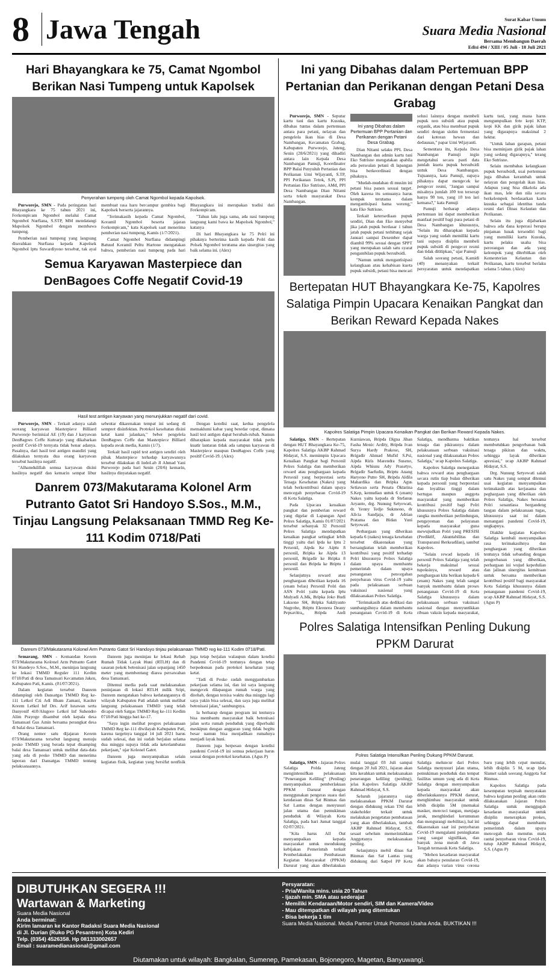8 Jawa Tengah
Surat Kabar Umum
Suara Media Nasional
Bersama Membangun Daerah
Edisi 494 / XIII / 05 Juli - 18 Juli 2021
Hari Bhayangkara ke 75, Camat Ngombol Berikan Nasi Tumpeng untuk Kapolsek
Penyerahan tumpeng oleh Camat Ngombol kepada Kapolsek.
Purworejo, SMN - Pada peringatan hari Bhayangkara ke 75 tahun 2021 ini, Forkompicam Ngombol melalui Camat Ngombol Nurfiana, S.STP, MM mendatangi Mapolsek Ngombol dengan membawa tumpeng.
Pemberian nasi tumpeng yang langsung diserahkan Nurfiana kepada Kapolsek Ngombol Iptu Suwardiyono tersebut, tak ayal membuat rasa haru bercampur gembira bagi Kapolsek berserta jajarannya.
"Terimakasih kepada Camat Ngombol, Koramil Ngombol beserta jajaran Forkompicam," kata Kapolsek saat menerima pemberian nasi tumpeng, Kamis (1/7/2021).
Camat Ngombol Nurfiana didampingi Batuud Koramil Peltu Hartono mengatakan bahwa, pemberian nasi tumpeng pada hari Bhayangkara ini merupakan tradisi dari Forkompicam.
"Tahun lalu juga sama, ada nasi tumpeng langsung kami bawa ke Mapolsek Ngombol," katanya
Di hari Bhayangkara ke 75 Polri ini pihaknya berterima kasih kepada Polri dan Polsek Ngombol terutama atas sinergitas yang baik selama ini. (Alex)
Semua Karyawan Masterpiece dan DenBagoes Coffe Negatif Covid-19
Hasil test antigen karyawan yang menunjukkan negatif dari covid.
Purworejo, SMN - Terkait adanya salah seorang karyawan Masterpiece Billiard Purworejo berinisial AE (19) dan J karyawan DenBagoes Coffe Kutoarjo yang dikabarkan positif Covid-19 ternyata tidak benar adanya. Pasalnya, dari hasil test antigen mandiri yang dilakukan ternyata dua orang karyawan tersebut hasilnya negatif.
"Alhamdulillah semua karyawan disini hasilnya negatif dan kemarin sempat libur sebentar dikarenakan tempat ini sedang di semprot disinfektan. Protokol kesehatan disini ketat kami jalankan," beber pengelola DenBagoes Coffe dan Masterpiece Billiard kepada awak media, Kamis (1/7).
Terkait hasil rapid test antigen sendiri oleh pihak Masterpiece terhadap karyawannya tersebut dilakukan di IndoLab Jl Ahmad Yani Purworejo pada hari Senin (28/6) kemarin, hasilnya dinyatakan negatif.
Dengan kondisi saat, kedua pengelola memaklumi kabar yang beredar cepat, dimana hasil test antigen dapat berubah-rubah. Namun diharapkan kepada masyarakat tidak perlu kuatir lantaran tidak ada satupun karyawan di Masterpiece maupun DenBagoes Coffe yang positif Covid-19. (Alex)
Danrem 073/Makutarama Kolonel Arm Putranto Gatot Sri Handoyo S.Sos., M.M., Tinjau Langsung Pelaksanaan TMMD Reg Ke-111 Kodim 0718/Pati
Danrem 073/Makutarama Kolonel Arm Putranto Gatot Sri Handoyo tinjau pelaksanaan TMMD reg ke-111 Kodim 0718/Pati.
Semarang, SMN - Komandan Korem 073/Makutarama Kolonel Arm Putranto Gatot Sri Handoyo S.Sos., M.M., meninjau langsung ke lokasi TMMD Reguler 111 Kodim 0718/Pati di desa Tamansari Kecamatan Jaken, Kabupaten Pati, Kamis. (01/07/2021).
Dalam kegiatan tersebut Danrem didampingi oleh Dansatgas TMMD Reg ke-111 Letkol Czi Adi Ilham Zamani, Kasiter Korem Letkol Inf Drs. Arif Isnawan serta Danyonif 410/Alugoro Letkol Inf Suhendro Alim Prayogo disambut oleh kepala desa Tamansari Gus Amin bersama perangkat desa di balai desa Tamansari.
Orang nomor satu dijajaran Korem 073/Makutarama tersebut langsung menuju posko TMMD yang berada tepat disamping balai desa Tamansari untuk melihat data-data yang ada di posko TMMD dan menerima laporan dari Dansatgas TMMD tentang pelaksanaannya.
Danrem juga meninjau ke lokasi Rehab Rumah Tidak Layak Huni (RTLH) dan di sasaran pokok betonisasi jalan sepanjang 1450 meter yang membentang diarea persawahan desa Tamansari.
Ditemui media pada saat melaksanakan peninjauan di lokasi RTLH milik Sripi, Danrem mengatakan bahwa kedatangannya di wilayah Kabupaten Pati adalah untuk melihat langsung pelaksanaan TMMD yang telah dicapai oleh Satgas TMMD Reg ke-111 Kodim 0718/Pati hingga hari ke-17.
"Saya ingin melihat progres pelaksanaan TMMD Reg ke-111 diwilayah Kabupaten Pati, karena targetnya tanggal 14 juli 2021 harus sudah selesai, dan ini sudah berjalan selama dua minggu supaya tidak ada keterlambatan pekerjaan," ujar Kolonel Gatot.
Danrem juga menyampaikan selain kegiatan fisik, kegiatan yang bersifat nonfisik juga tetap berjalan walaupun dalam kondisi Pandemi Covid-19 tentunya dengan tetap berpedoman pada protokol kesehatan yang ketat.
"Tadi di Posko sudah menggambarkan pekerjaan selama ini, dan ini saya langsung mengecek dilapangan rumah warga yang direhab, dengan tersisa waktu dua minggu lagi saya yakin bisa selesai, dan saya juga melihat betonisasi jalan," sambungnya.
Ia berharap dengan program ini tentunya bisa membantu masyarakat baik betonisasi jalan serta rumah penduduk yang diperbaiki meskipun dengan anggaran yang tidak begitu besar namun bisa menjadikan rumahnya menjadi layak huni.
Danrem juga berpesan dengan kondisi pandemi Covid-19 ini semua pekerjaan harus sesuai dengan protokol kesehatan. (Agus P)
Ini yang Dibahas dalam Pertemuan BPP Pertanian dan Perikanan dengan Petani Desa Grabag
Purworejo, SMN - Seputar kartu tani dan kartu Kusuka, dibahas tuntas dalam pertemuan antara para petani, nelayan dan pengelola ikan hias di Desa Nambangan, Kecamatan Grabag, Kabupaten Purworejo, Jateng, Senin (28/6/2021) yang dihadiri antara lain Kepala Desa Nambangan Pamuji, Koordinator BPP Balai Penyuluh Pertanian dan Perikanan Umi Wijayanti, S.TP, PPl Perikanan Totok, S.Pi, PPl Pertanian Eko Sutrisno, AMd, PPl Desa Nambangan Dian Nitami serta tokoh masyarakat Desa Nambangan.
Ini yang Dibahas dalam Pertemuan BPP Pertanian dan Perikanan dengan Petani Desa Grabag.
Dian Nitami selaku PPL Desa Nambangan dan admin kartu tani Eko Sutrisno mengatakan apabila ada persoalan petani di lapangan bisa berkoordinasi dengan pihaknya.
"Mudah-mudahan di musim ini petani bisa panen sesuai target. Oleh karena itu semuanya harus kompak terutama dalam mengantisipasi hama wereng," kata Eko Sutrisno.
Terkait ketersediaan pupuk sendiri, Dian dan Eko menyebut jika jatah pupuk berdasar 1 tahun jatah pupuk petani terhitung sejak Januari sampai Desember dapat diambil 99% sesuai dengan SPPT yang merupakan salah satu syarat pengambilan pupuk bersubsidi.
"Namun untuk mengantisipasi kelangkaan atau kehabisan kuota pupuk subsidi, petani bisa mencari solusi lainnya dengan membeli pupuk non subsidi atau pupuk organik, atau bisa membuat pupuk sendiri dengan sistim fermentasi dari kotoran hewan dan dedaunan," papar Umi Wijayanti.
Sementara itu, Kepala Desa Nambangan Pamuji ingin mengetahui secara pasti data jumlah kuota pupuk bersubsidi untuk Desa Nambangan. Tujuannya, kata Pamuji, supaya pihaknya dapat mengecek ke pengecer resmi, "Jangan sampai misalnya jumlah 100 ton terserap hanya 90 ton, yang 10 ton lari kemana?," kata Pamuji
Pamuji berharap adanya pertemuan ini dapat memberikan manfaat positif bagi para petani di Desa Nambangan khususnya, "Selain itu diharapkan kepada warga yang sudah memiliki kartu tani supaya disiplin membeli pupuk subsidi di pengecer resmi dan tidak dititipkan," ujar Pamuji
Salah seorang petani, Kamidi (40) menanyakan terkait persyaratan untuk mendapatkan kartu tani, yang mana harus mengumpulkan foto kopi KTP, kopi KK dan girik pajak lahan yang digarapnya maksimal 2 hektar.
"Untuk lahan garapan, petani bisa meminjam girik pajak lahan yang sedang digarapnya," terang Eko Sutrisno.
Selain membahas kelangkaan pupuk bersubsidi, usai pertemuan juga dibahas kerambah untuk nelayan dan pengolah ikan hias. Adapun yang bisa dikelola ada ikan mas, lele dan nila secara berkelompok berdasarkan kartu kusuka sebagai identitas tanda resmi dari Dinas Kelautan dan Perikanan.
Selain itu juga dijabarkan bahwa ada dana koperasi berupa pinjaman lunak tersendiri bagi yang memiliki kartu Kusuka, kartu pelaku usaha bisa perorangan dan ada yang kelompok yang diterbitkan oleh Kementerian Kelautan dan Perikanan, kartu tersebut berlaku selama 5 tahun. (Alex)
Bertepatan HUT Bhayangkara Ke-75, Kapolres Salatiga Pimpin Upacara Kenaikan Pangkat dan Berikan Reward Kepada Nakes
Kapolres Salatiga Pimpin Upacara Kenaikan Pangkat dan Berikan Reward Kepada Nakes.
Salatiga, SMN - Bertepatan dengan HUT Bhayangkara Ke-75, Kapolres Salatiga AKBP Rahmad Hidayat, S.S. memimpin Upacara Kenaikan Pangkat bagi Personil Polres Salatiga dan memberikan reward atau penghargaan kepada Personil yang berprestasi serta Tenaga Kesehatan (Nakes) yang telah berkontribusi dalam upaya mencegah penyebaran Covid-19 di Kota Salatiga.
Pada Upacara kenaikan pangkat dan pemberian reward yang digelar di Lapangan Apel Polres Salatiga, Kamis 01/07/2021 tersebut sebanyak 32 Personil Polres Salatiga mendapatkan kenaikan pangkat setingkat lebih tinggi yaitu dari Ipda ke Iptu 2 Personil, Aipda Ke Aiptu 8 personil, Bripka ke Aipda 13 personil, Brigadir ke Bripka 8 personil dan Bripda ke Briptu 1 personil.
Selanjutnya reward atau penghargaan diberikan kepada 16 (enam belas) Personil Polri dan ASN Polri yaitu kepada Iptu Mulyadi A.Mk, Bripka Joko Budi Laksono SH, Bripka Saktiyanto Nugroho, Briptu Eleonora Deany Pepsavitra,, Bripda Andi Kurniawan, Bripda Digna Jihan Fasha Monic Ardity, Bripda Ivan Surya Hardy Prakoso, SH, Brigadir Ahmad Mufid S.Psi, Aipda Riris Marendra Suseno, Aipda Whisnu Ady Prasetyo, Brigadir Saefudin, Briptu Anang Haryono Putro SH, Bripda Aldila Mahardika dan Bripka Agus Setiawan serta Penata Oktarina S.Kep, kemudian untuk 6 (enam) Nakes yaitu kepada dr Stefanus Aryanto, drg. Nunung Setyowati, dr. Yenny Tedjo Sukmono, dr Alicia Sandjaja, dr Adrian Pratama dan Bidan Yuni Setyowati.
Perhargaan yang diberikan kepada 6 (nakes) tenaga kesehatan tersebut dikarenakan yang bersangkutan telah memberikan kontribusi yang positif terhadap Polri khususnya Polres Salatiga dalam upaya membantu pemerintah dalam upaya penanganan pencegahan penyebaran virus Covid-19 yaitu pada pelaksanaan serbuan vaksinasi nasional yang dilaksanakan Polres Salatiga.
"Terimakasih atas dedikasi dan sumbangsihnya dalam membantu penanganan Covid-19 di Kota Salatiga, mendharma baktikan tenaga dan pikirannya dalam pelaksanaan serbuan vaksinasi nasional yang dilaksanakan Polres Salatiga," ucap Kapolres Salatiga.
Kapolres Salatiga menegaskan bahwa reward atau penghargaan secara rutin tiap bulan diberikan kepada personil yang berprestasi dan loyalitas tinggi dalam bertugas maupun anggota masyarakat yang memberikan kontribusi positif bagi Polri khususnya Polres Salatiga dalam rangka memberikan perlindungan, pengayoman dan pelayanan kepada masyarakat guna mewujudkan Polri yang PRESISI (Prediktif, Akuntabilitas dan Transparansi Berkeadilan), sambut Kapolres.
"Selain rewad kepada 16 personil Polres Salatiga yang telah bekerja maksimal sesuai tupoksinya, reward atau penghargaan kita berikan kepada 6 (enam) Nakes yang telah sangat banyak membantu dalam proses penanganan Covid-19 di Kota Salatiga khususnya dalam pelaksanaan serbuan vaksinasi nasional dengan menyuntikkan ribuan vaksin kepada masyarakat, tentunya hal tersebut membutuhkan pengorbanan baik tenaga pikiran dan waktu, sehingga layak diberikan apresiasi," ucap AKBP Rahmad Hidayat, S.S.
Drg. Nunung Setyowati salah satu Nakes yang sempat ditemui usai kegiatan menyampaikan terimakasih atas kerjasama dan peghargaan yang diberikan oleh Polres Salatiga, Nakes bersama Polri senantiasa bergandeng tangan dalam pelaksanaan tugas, khususnya saat ini dalam menangani pandemi Covid-19, ungkapnya.
Diakhir kegiatan Kapolres Salatiga kembali menyampaikan rasa terimakasihnya dan penghargaan yang diberikan tentunya tidak sebanding dengan pengorbanan yang diberikan, perhargaan ini wujud kepedulian dan jalinan sinergitas kemitraan untuk bersama memberikan kontribusi positif bagi masyarakat Kota Salatiga khususnya dalam penanganan pandemi Covid-19, ucap AKBP Rahmad Hidayat, S.S. (Agus P)
Polres Salatiga Intensifkan Penling Dukung PPKM Darurat
Polres Salatiga Intensifkan Penling Dukung PPKM Darurat.
Salatiga, SMN - Jajaran Polres Salatiga Polda Jateng mengintensifkan pelaksanaan "Penerangan Keliling" (Penling) menyampaikan pemberlakuan PPKM Darurat dengan menggunakan pengeras suara dari kendaraan dinas Sat Binmas dan Sat Lantas dengan menyusuri jalan utama dan pemukiman penduduk di Wilayah Kota Salatiga, pada hari Jumat tanggal 02/07/2021.
"Kita harus All Out menyampaikan kepada masyarakat untuk mendukung kebijakan Pemerintah terkait Pemberlakukan Pembatasan Kegiatan Masyarakat (PPKM) Darurat yang akan diberlakukan mulai tanggal 03 Juli sampai dengan 20 Juli 2021, Jajaran akan kita kerahkan untuk melaksanakan penerangan keliling (penling), jelas Kapolres Salatiga AKBP Rahmad Hidayat, S.S.
Seluruh jajarannya siap melaksanakan PPKM Darurat dengan didukung rekan TNI dan stakeholder terkait untuk melakukan pengetatan pembatasan yang akan diberlakukan, tambah AKBP Rahmad Hidayat, S.S. sesaat sebelum memerintahkan Anggotanya melaksanakan penling.
Selanjutnya mobil dinas Sat Binmas dan Sat Lantas yang didukung dari Satpol PP Kota Salatiga meluncur dari Polres Salatiga menyusuri jalan utama, pemukiman penduduk dan tempat fasilitas umum yang ada di Kota Salatiga dengan menyampaikan kepada masyarakat akan diberlakukannya PPKM darurat, menghimbau masyarakat untuk lebih disiplin 5M (memakai masker, mencuci tangan, menjaga jarak, menghindari kerumunan dan mengurangi mobilitas), hal ini dikarenakan saat ini penyebaran Covid-19 mengalami peningkatan yang sangat signifikan, dan banyak zona merah di Jawa Tengah termasuk Kota Salatiga.
"Mohon kesadaran masyarakat akan bahaya penularan Covid-19, dan adanya varian virus corona baru yang lebih cepat menular, lebih disiplin 5 M, ucap Ipda Slamet salah seorang Anggota Sat Binmas.
Kapolres Salatiga pada kesempatan terpisah menyatakan bahwa kegiatan penling akan rutin dilaksanakan Jajaran Polres Salatiga untuk menggugah kesadaran masyarakat untuk disiplin menerapkan prokes, sehingga dapat membantu pemerintah dalam upaya mencegah dan menutus mata rantai penyebaran virus Covid-19, tutup AKBP Rahmad Hidayat, S.S. (Agus P)
DIBUTUHKAN SEGERA !!!
Wartawan & Marketing
Suara Media Nasional
Anda berminat:
Kirim lamaran ke Kantor Radaksi Suara Media Nasional
di Jl. Durian (Ruko PG Pesantren) Kota Kediri
Telp. (0354) 4526358. Hp 081333002657
Email : suaramedianasional@gmail.com
Persyaratan:
- Pria/Wanita mins. usia 20 Tahun
- Ijazah min. SMA atau sederajat
- Memiliki Kendaraan/Motor sendiri, SIM dan Kamera/Video
- Mau ditempatkan di wilayah yang ditentukan
- Bisa bekerja 1 tim
Suara Media Nasional. Media Partner Untuk Promosi Usaha Anda. BUKTIKAN !!!
Diutamakan untuk wilayah: Bangkalan, Sumenep, Pamekasan, Bojonegoro, Magetan, Banyuwangi.